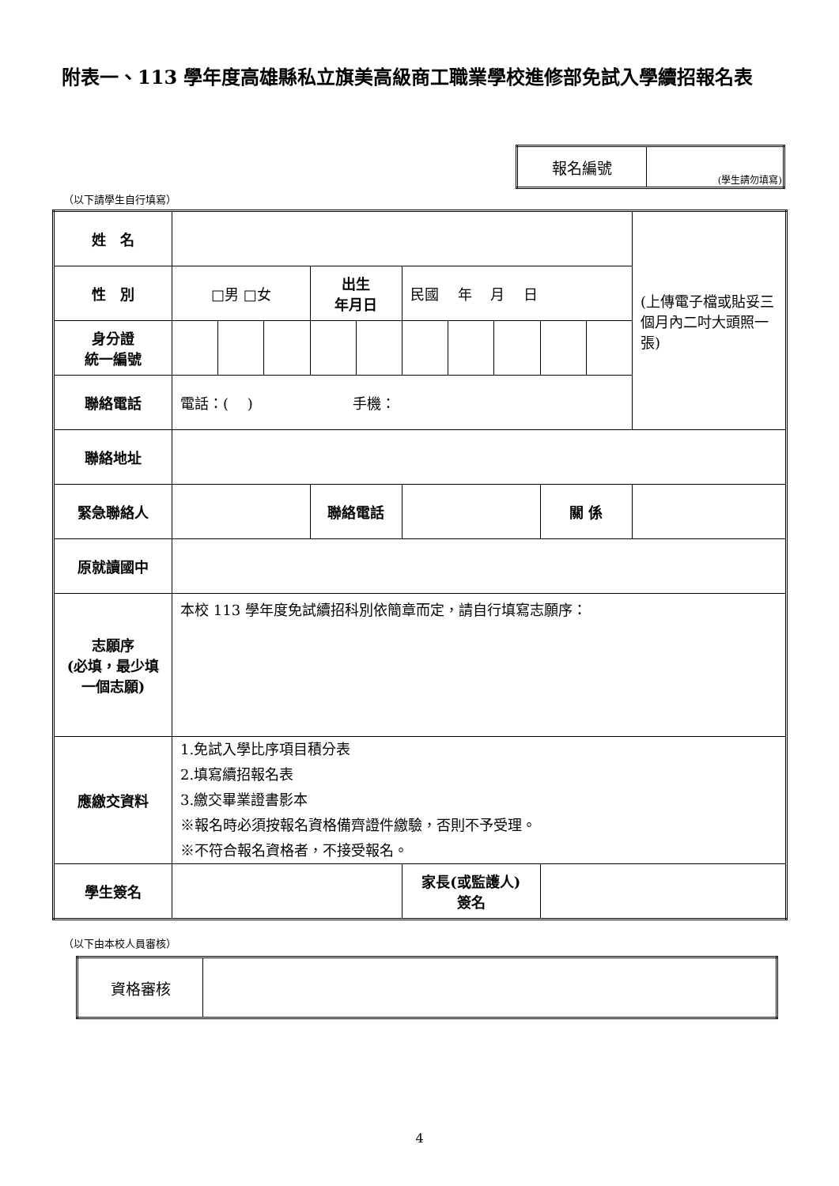附表一、113 學年度高雄縣私立旗美高級商工職業學校進修部免試入學續招報名表
| 報名編號 | (學生請勿填寫) |
（以下請學生自行填寫）
| 姓 名 | | | | | | | | | | | (上傳電子檔或貼妥三個月內二吋大頭照一張) |
| 性 別 | □男 □女 | | | 出生 年月日 | | 民國 年 月 日 | | | | | |
| 身分證 統一編號 | | | | | | | | | | | |
| 聯絡電話 | 電話：( ) 手機： | | | | | | | | | | |
| 聯絡地址 | | | | | | | | | | | |
| 緊急聯絡人 | | | | 聯絡電話 | | | | | 關 係 | | |
| 原就讀國中 | | | | | | | | | | | |
| 志願序 (必填，最少填一個志願) | 本校 113 學年度免試續招科別依簡章而定，請自行填寫志願序： | | | | | | | | | | |
| 應繳交資料 | 1.免試入學比序項目積分表 2.填寫續招報名表 3.繳交畢業證書影本 ※報名時必須按報名資格備齊證件繳驗，否則不予受理。 ※不符合報名資格者，不接受報名。 | | | | | | | | | | |
| 學生簽名 | | | | | | 家長(或監護人) 簽名 | | | | | |
（以下由本校人員審核）
| 資格審核 | |
4